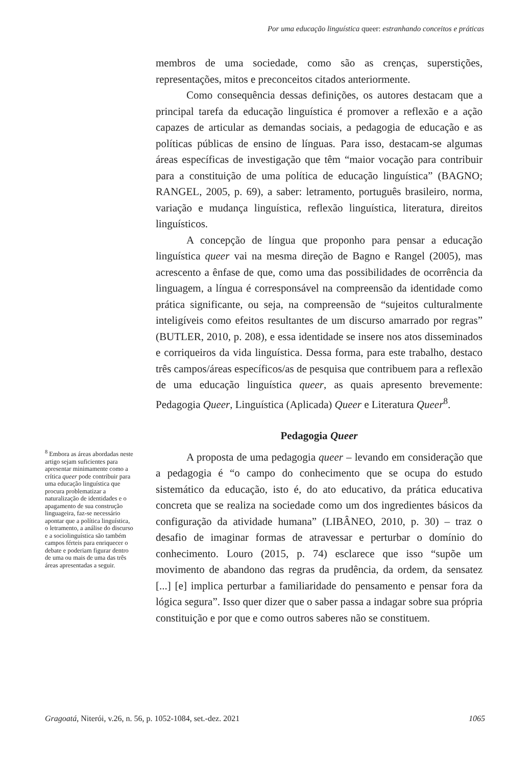Por uma educação linguística queer: estranhando conceitos e práticas
<sup>8</sup> Embora as áreas abordadas neste artigo sejam suficientes para apresentar minimamente como a crítica queer pode contribuir para uma educação linguística que procura problematizar a naturalização de identidades e o apagamento de sua construção linguageira, faz-se necessário apontar que a política linguística, o letramento, a análise do discurso e a sociolinguística são também campos férteis para enriquecer o debate e poderiam figurar dentro de uma ou mais de uma das três áreas apresentadas a seguir.
membros de uma sociedade, como são as crenças, superstições, representações, mitos e preconceitos citados anteriormente.
Como consequência dessas definições, os autores destacam que a principal tarefa da educação linguística é promover a reflexão e a ação capazes de articular as demandas sociais, a pedagogia de educação e as políticas públicas de ensino de línguas. Para isso, destacam-se algumas áreas específicas de investigação que têm “maior vocação para contribuir para a constituição de uma política de educação linguística” (BAGNO; RANGEL, 2005, p. 69), a saber: letramento, português brasileiro, norma, variação e mudança linguística, reflexão linguística, literatura, direitos linguísticos.
A concepção de língua que proponho para pensar a educação linguística queer vai na mesma direção de Bagno e Rangel (2005), mas acrescento a ênfase de que, como uma das possibilidades de ocorrência da linguagem, a língua é corresponsável na compreensão da identidade como prática significante, ou seja, na compreensão de “sujeitos culturalmente inteligíveis como efeitos resultantes de um discurso amarrado por regras” (BUTLER, 2010, p. 208), e essa identidade se insere nos atos disseminados e corriqueiros da vida linguística. Dessa forma, para este trabalho, destaco três campos/áreas específicos/as de pesquisa que contribuem para a reflexão de uma educação linguística queer, as quais apresento brevemente: Pedagogia Queer, Linguística (Aplicada) Queer e Literatura Queer<sup>8</sup>.
Pedagogia Queer
A proposta de uma pedagogia queer – levando em consideração que a pedagogia é “o campo do conhecimento que se ocupa do estudo sistemático da educação, isto é, do ato educativo, da prática educativa concreta que se realiza na sociedade como um dos ingredientes básicos da configuração da atividade humana” (LIBÂNEO, 2010, p. 30) – traz o desafio de imaginar formas de atravessar e perturbar o domínio do conhecimento. Louro (2015, p. 74) esclarece que isso “supõe um movimento de abandono das regras da prudência, da ordem, da sensatez [...] [e] implica perturbar a familiaridade do pensamento e pensar fora da lógica segura”. Isso quer dizer que o saber passa a indagar sobre sua própria constituição e por que e como outros saberes não se constituem.
Gragoatá, Niterói, v.26, n. 56, p. 1052-1084, set.-dez. 2021 1065